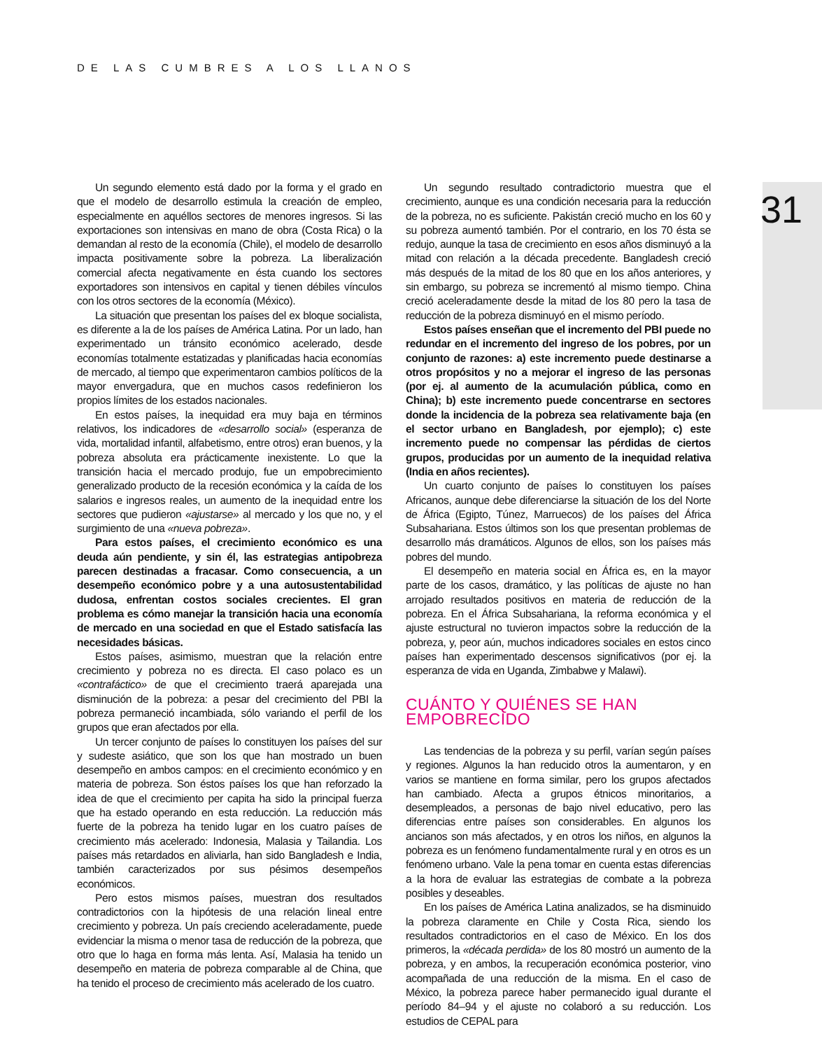DE LAS CUMBRES A LOS LLANOS
31
Un segundo elemento está dado por la forma y el grado en que el modelo de desarrollo estimula la creación de empleo, especialmente en aquéllos sectores de menores ingresos. Si las exportaciones son intensivas en mano de obra (Costa Rica) o la demandan al resto de la economía (Chile), el modelo de desarrollo impacta positivamente sobre la pobreza. La liberalización comercial afecta negativamente en ésta cuando los sectores exportadores son intensivos en capital y tienen débiles vínculos con los otros sectores de la economía (México).
La situación que presentan los países del ex bloque socialista, es diferente a la de los países de América Latina. Por un lado, han experimentado un tránsito económico acelerado, desde economías totalmente estatizadas y planificadas hacia economías de mercado, al tiempo que experimentaron cambios políticos de la mayor envergadura, que en muchos casos redefinieron los propios límites de los estados nacionales.
En estos países, la inequidad era muy baja en términos relativos, los indicadores de «desarrollo social» (esperanza de vida, mortalidad infantil, alfabetismo, entre otros) eran buenos, y la pobreza absoluta era prácticamente inexistente. Lo que la transición hacia el mercado produjo, fue un empobrecimiento generalizado producto de la recesión económica y la caída de los salarios e ingresos reales, un aumento de la inequidad entre los sectores que pudieron «ajustarse» al mercado y los que no, y el surgimiento de una «nueva pobreza».
Para estos países, el crecimiento económico es una deuda aún pendiente, y sin él, las estrategias antipobreza parecen destinadas a fracasar. Como consecuencia, a un desempeño económico pobre y a una autosustentabilidad dudosa, enfrentan costos sociales crecientes. El gran problema es cómo manejar la transición hacia una economía de mercado en una sociedad en que el Estado satisfacía las necesidades básicas.
Estos países, asimismo, muestran que la relación entre crecimiento y pobreza no es directa. El caso polaco es un «contrafáctico» de que el crecimiento traerá aparejada una disminución de la pobreza: a pesar del crecimiento del PBI la pobreza permaneció incambiada, sólo variando el perfil de los grupos que eran afectados por ella.
Un tercer conjunto de países lo constituyen los países del sur y sudeste asiático, que son los que han mostrado un buen desempeño en ambos campos: en el crecimiento económico y en materia de pobreza. Son éstos países los que han reforzado la idea de que el crecimiento per capita ha sido la principal fuerza que ha estado operando en esta reducción. La reducción más fuerte de la pobreza ha tenido lugar en los cuatro países de crecimiento más acelerado: Indonesia, Malasia y Tailandia. Los países más retardados en aliviarla, han sido Bangladesh e India, también caracterizados por sus pésimos desempeños económicos.
Pero estos mismos países, muestran dos resultados contradictorios con la hipótesis de una relación lineal entre crecimiento y pobreza. Un país creciendo aceleradamente, puede evidenciar la misma o menor tasa de reducción de la pobreza, que otro que lo haga en forma más lenta. Así, Malasia ha tenido un desempeño en materia de pobreza comparable al de China, que ha tenido el proceso de crecimiento más acelerado de los cuatro.
Un segundo resultado contradictorio muestra que el crecimiento, aunque es una condición necesaria para la reducción de la pobreza, no es suficiente. Pakistán creció mucho en los 60 y su pobreza aumentó también. Por el contrario, en los 70 ésta se redujo, aunque la tasa de crecimiento en esos años disminuyó a la mitad con relación a la década precedente. Bangladesh creció más después de la mitad de los 80 que en los años anteriores, y sin embargo, su pobreza se incrementó al mismo tiempo. China creció aceleradamente desde la mitad de los 80 pero la tasa de reducción de la pobreza disminuyó en el mismo período.
Estos países enseñan que el incremento del PBI puede no redundar en el incremento del ingreso de los pobres, por un conjunto de razones: a) este incremento puede destinarse a otros propósitos y no a mejorar el ingreso de las personas (por ej. al aumento de la acumulación pública, como en China); b) este incremento puede concentrarse en sectores donde la incidencia de la pobreza sea relativamente baja (en el sector urbano en Bangladesh, por ejemplo); c) este incremento puede no compensar las pérdidas de ciertos grupos, producidas por un aumento de la inequidad relativa (India en años recientes).
Un cuarto conjunto de países lo constituyen los países Africanos, aunque debe diferenciarse la situación de los del Norte de África (Egipto, Túnez, Marruecos) de los países del África Subsahariana. Estos últimos son los que presentan problemas de desarrollo más dramáticos. Algunos de ellos, son los países más pobres del mundo.
El desempeño en materia social en África es, en la mayor parte de los casos, dramático, y las políticas de ajuste no han arrojado resultados positivos en materia de reducción de la pobreza. En el África Subsahariana, la reforma económica y el ajuste estructural no tuvieron impactos sobre la reducción de la pobreza, y, peor aún, muchos indicadores sociales en estos cinco países han experimentado descensos significativos (por ej. la esperanza de vida en Uganda, Zimbabwe y Malawi).
CUÁNTO Y QUIÉNES SE HAN EMPOBRECIDO
Las tendencias de la pobreza y su perfil, varían según países y regiones. Algunos la han reducido otros la aumentaron, y en varios se mantiene en forma similar, pero los grupos afectados han cambiado. Afecta a grupos étnicos minoritarios, a desempleados, a personas de bajo nivel educativo, pero las diferencias entre países son considerables. En algunos los ancianos son más afectados, y en otros los niños, en algunos la pobreza es un fenómeno fundamentalmente rural y en otros es un fenómeno urbano. Vale la pena tomar en cuenta estas diferencias a la hora de evaluar las estrategias de combate a la pobreza posibles y deseables.
En los países de América Latina analizados, se ha disminuido la pobreza claramente en Chile y Costa Rica, siendo los resultados contradictorios en el caso de México. En los dos primeros, la «década perdida» de los 80 mostró un aumento de la pobreza, y en ambos, la recuperación económica posterior, vino acompañada de una reducción de la misma. En el caso de México, la pobreza parece haber permanecido igual durante el período 84–94 y el ajuste no colaboró a su reducción. Los estudios de CEPAL para